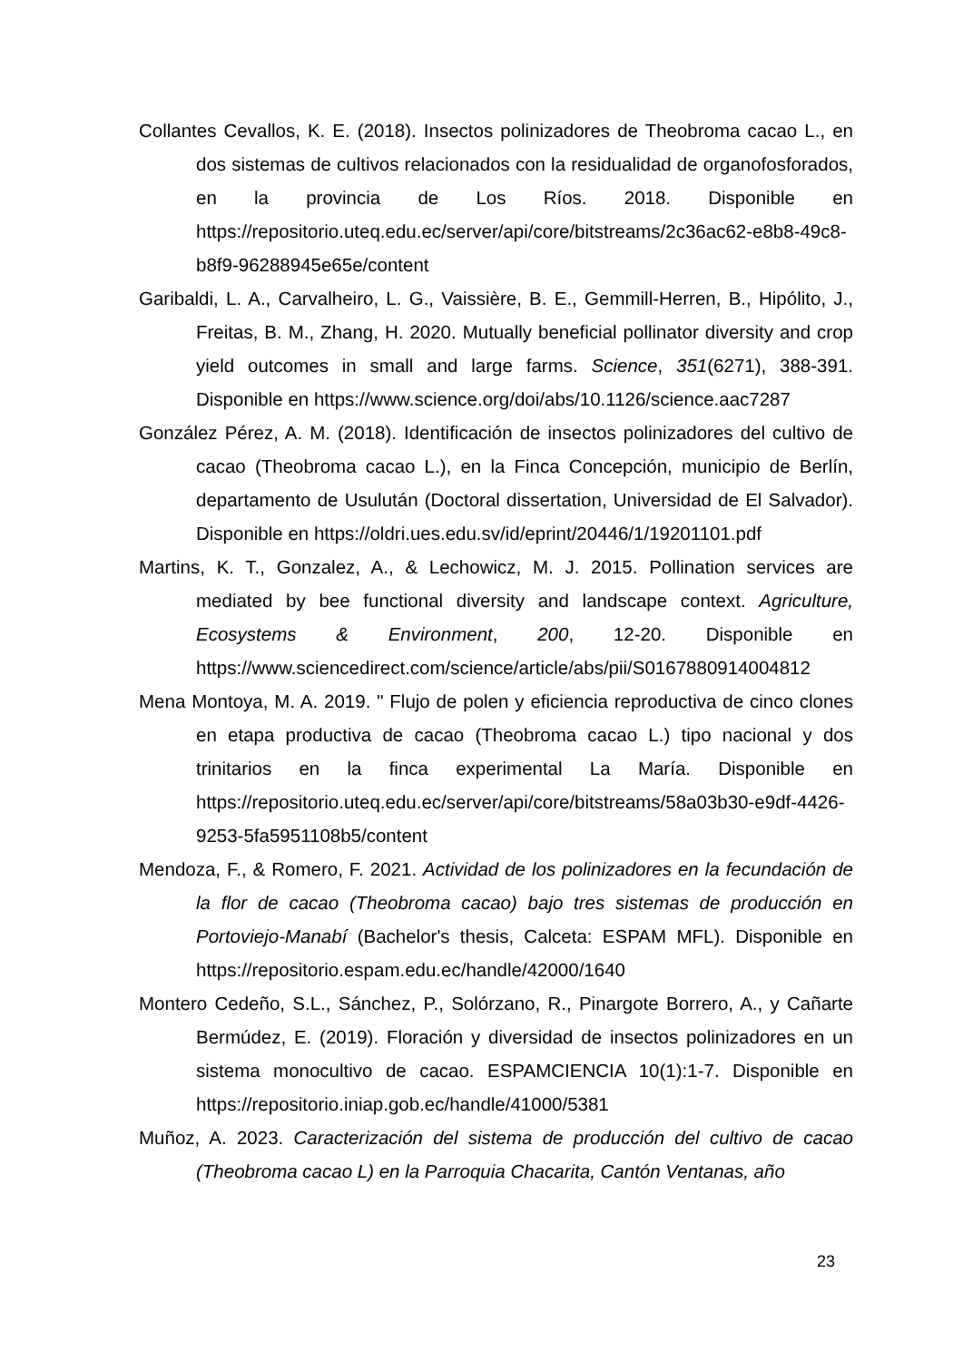Collantes Cevallos, K. E. (2018). Insectos polinizadores de Theobroma cacao L., en dos sistemas de cultivos relacionados con la residualidad de organofosforados, en la provincia de Los Ríos. 2018. Disponible en https://repositorio.uteq.edu.ec/server/api/core/bitstreams/2c36ac62-e8b8-49c8-b8f9-96288945e65e/content
Garibaldi, L. A., Carvalheiro, L. G., Vaissière, B. E., Gemmill-Herren, B., Hipólito, J., Freitas, B. M., Zhang, H. 2020. Mutually beneficial pollinator diversity and crop yield outcomes in small and large farms. Science, 351(6271), 388-391. Disponible en https://www.science.org/doi/abs/10.1126/science.aac7287
González Pérez, A. M. (2018). Identificación de insectos polinizadores del cultivo de cacao (Theobroma cacao L.), en la Finca Concepción, municipio de Berlín, departamento de Usulután (Doctoral dissertation, Universidad de El Salvador). Disponible en https://oldri.ues.edu.sv/id/eprint/20446/1/19201101.pdf
Martins, K. T., Gonzalez, A., & Lechowicz, M. J. 2015. Pollination services are mediated by bee functional diversity and landscape context. Agriculture, Ecosystems & Environment, 200, 12-20. Disponible en https://www.sciencedirect.com/science/article/abs/pii/S0167880914004812
Mena Montoya, M. A. 2019. " Flujo de polen y eficiencia reproductiva de cinco clones en etapa productiva de cacao (Theobroma cacao L.) tipo nacional y dos trinitarios en la finca experimental La María. Disponible en https://repositorio.uteq.edu.ec/server/api/core/bitstreams/58a03b30-e9df-4426-9253-5fa5951108b5/content
Mendoza, F., & Romero, F. 2021. Actividad de los polinizadores en la fecundación de la flor de cacao (Theobroma cacao) bajo tres sistemas de producción en Portoviejo-Manabí (Bachelor's thesis, Calceta: ESPAM MFL). Disponible en https://repositorio.espam.edu.ec/handle/42000/1640
Montero Cedeño, S.L., Sánchez, P., Solórzano, R., Pinargote Borrero, A., y Cañarte Bermúdez, E. (2019). Floración y diversidad de insectos polinizadores en un sistema monocultivo de cacao. ESPAMCIENCIA 10(1):1-7. Disponible en https://repositorio.iniap.gob.ec/handle/41000/5381
Muñoz, A. 2023. Caracterización del sistema de producción del cultivo de cacao (Theobroma cacao L) en la Parroquia Chacarita, Cantón Ventanas, año
23